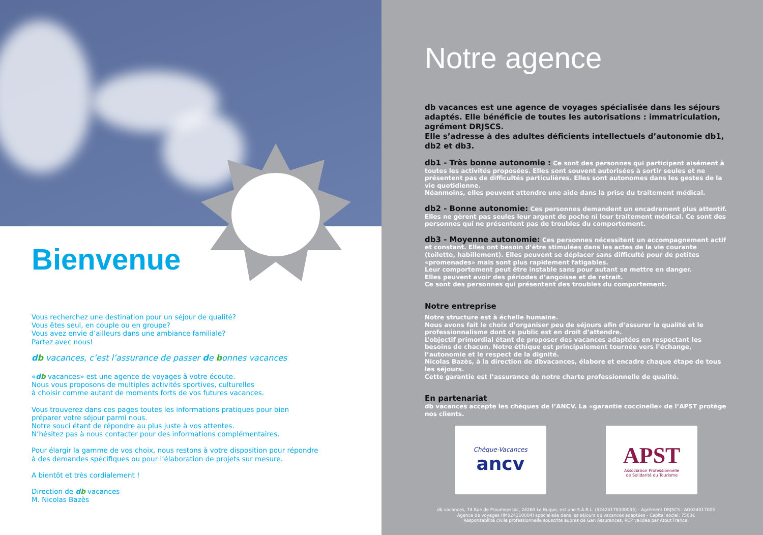Bienvenue
Vous recherchez une destination pour un séjour de qualité?
Vous êtes seul, en couple ou en groupe?
Vous avez envie d’ailleurs dans une ambiance familiale?
Partez avec nous!
db vacances, c’est l’assurance de passer de bonnes vacances
«db vacances» est une agence de voyages à votre écoute.
Nous vous proposons de multiples activités sportives, culturelles
à choisir comme autant de moments forts de vos futures vacances.
Vous trouverez dans ces pages toutes les informations pratiques pour bien
préparer votre séjour parmi nous.
Notre souci étant de répondre au plus juste à vos attentes.
N’hésitez pas à nous contacter pour des informations complémentaires.
Pour élargir la gamme de vos choix, nous restons à votre disposition pour répondre
à des demandes spécifiques ou pour l’élaboration de projets sur mesure.
A bientôt et très cordialement !
Direction de db vacances
M. Nicolas Bazès
Notre agence
db vacances est une agence de voyages spécialisée dans les séjours adaptés. Elle bénéficie de toutes les autorisations : immatriculation, agrément DRJSCS.
Elle s’adresse à des adultes déficients intellectuels d’autonomie db1, db2 et db3.
db1 - Très bonne autonomie : Ce sont des personnes qui participent aisément à toutes les activités proposées. Elles sont souvent autorisées à sortir seules et ne présentent pas de difficultés particulières. Elles sont autonomes dans les gestes de la vie quotidienne.
Néanmoins, elles peuvent attendre une aide dans la prise du traitement médical.
db2 - Bonne autonomie: Ces personnes demandent un encadrement plus attentif. Elles ne gèrent pas seules leur argent de poche ni leur traitement médical. Ce sont des personnes qui ne présentent pas de troubles du comportement.
db3 - Moyenne autonomie: Ces personnes nécessitent un accompagnement actif et constant. Elles ont besoin d’être stimulées dans les actes de la vie courante (toilette, habillement). Elles peuvent se déplacer sans difficulté pour de petites «promenades» mais sont plus rapidement fatigables.
Leur comportement peut être instable sans pour autant se mettre en danger.
Elles peuvent avoir des périodes d’angoisse et de retrait.
Ce sont des personnes qui présentent des troubles du comportement.
Notre entreprise
Notre structure est à échelle humaine.
Nous avons fait le choix d’organiser peu de séjours afin d’assurer la qualité et le professionnalisme dont ce public est en droit d’attendre.
L’objectif primordial étant de proposer des vacances adaptées en respectant les besoins de chacun. Notre éthique est principalement tournée vers l’échange, l’autonomie et le respect de la dignité.
Nicolas Bazès, à la direction de dbvacances, élabore et encadre chaque étape de tous les séjours.
Cette garantie est l’assurance de notre charte professionnelle de qualité.
En partenariat
db vacances accepte les chèques de l’ANCV. La «garantie coccinelle» de l’APST protège nos clients.
Chèque-Vacances
ancv
APST
Association Professionnelle
de Solidarité du Tourisme
db vacances, 74 Rue de Proumeyssac, 24260 Le Bugue, est une S.A.R.L. (52424178300033) - Agrément DRJSCS : AG024017005
Agence de voyages (IM024110004) spécialisée dans les séjours de vacances adaptées - Capital social: 7500€
Responsabilité civile professionnelle souscrite auprès de Gan Assurances, RCP validée par Atout France.